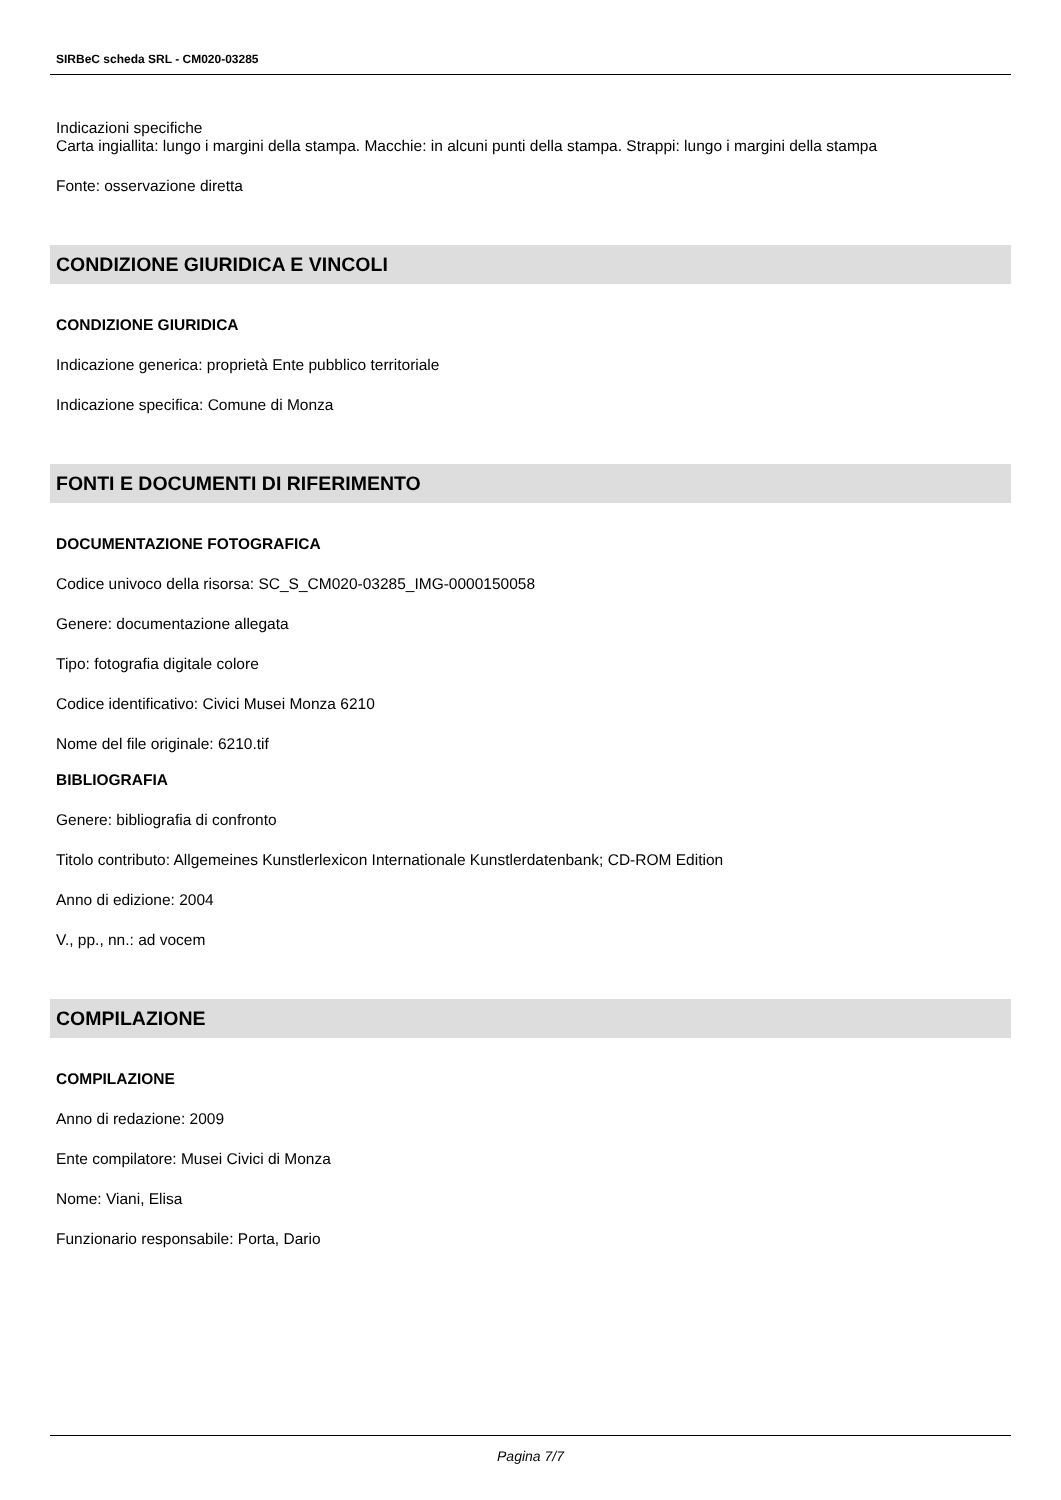SIRBeC scheda SRL - CM020-03285
Indicazioni specifiche
Carta ingiallita: lungo i margini della stampa. Macchie: in alcuni punti della stampa. Strappi: lungo i margini della stampa
Fonte: osservazione diretta
CONDIZIONE GIURIDICA E VINCOLI
CONDIZIONE GIURIDICA
Indicazione generica: proprietà Ente pubblico territoriale
Indicazione specifica: Comune di Monza
FONTI E DOCUMENTI DI RIFERIMENTO
DOCUMENTAZIONE FOTOGRAFICA
Codice univoco della risorsa: SC_S_CM020-03285_IMG-0000150058
Genere: documentazione allegata
Tipo: fotografia digitale colore
Codice identificativo: Civici Musei Monza 6210
Nome del file originale: 6210.tif
BIBLIOGRAFIA
Genere: bibliografia di confronto
Titolo contributo: Allgemeines Kunstlerlexicon Internationale Kunstlerdatenbank; CD-ROM Edition
Anno di edizione: 2004
V., pp., nn.: ad vocem
COMPILAZIONE
COMPILAZIONE
Anno di redazione: 2009
Ente compilatore: Musei Civici di Monza
Nome: Viani, Elisa
Funzionario responsabile: Porta, Dario
Pagina 7/7